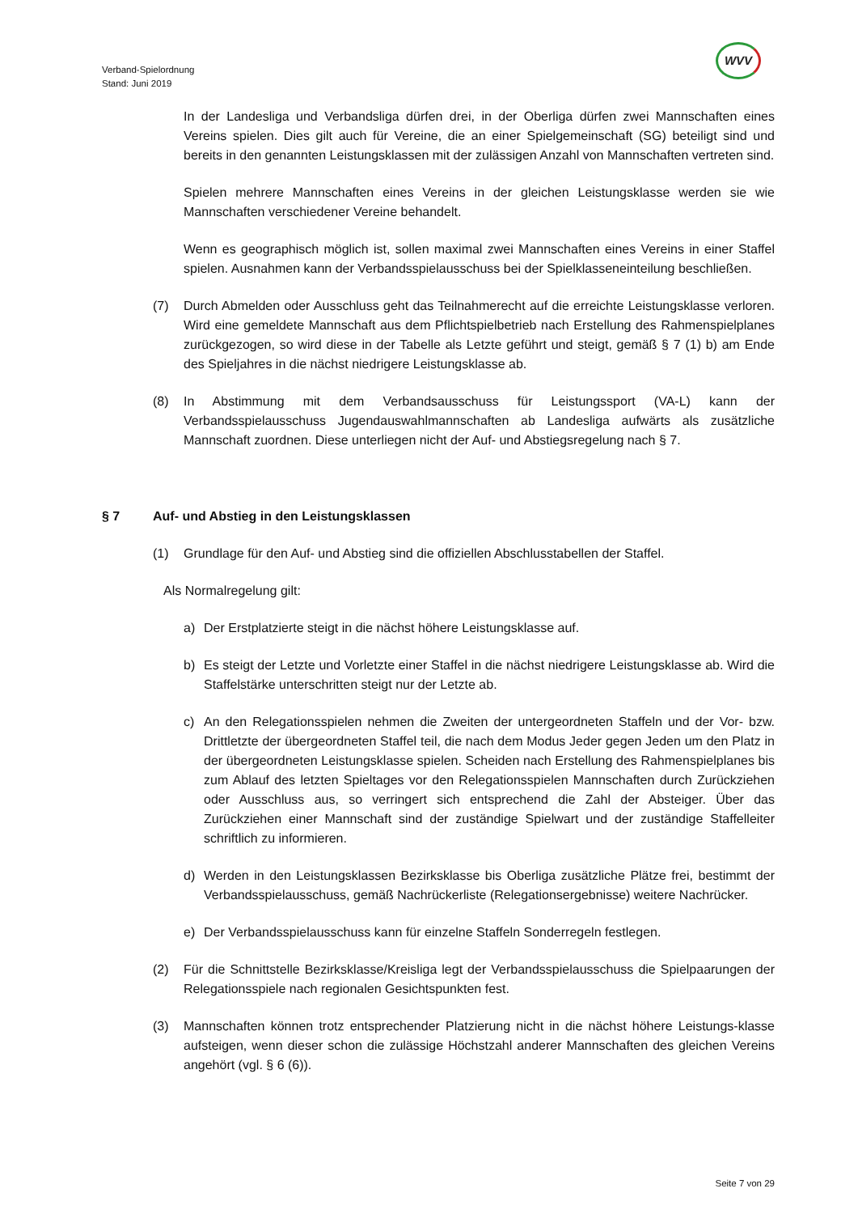WVV
Verband-Spielordnung
Stand: Juni 2019
In der Landesliga und Verbandsliga dürfen drei, in der Oberliga dürfen zwei Mannschaften eines Vereins spielen. Dies gilt auch für Vereine, die an einer Spielgemeinschaft (SG) beteiligt sind und bereits in den genannten Leistungsklassen mit der zulässigen Anzahl von Mannschaften vertreten sind.
Spielen mehrere Mannschaften eines Vereins in der gleichen Leistungsklasse werden sie wie Mannschaften verschiedener Vereine behandelt.
Wenn es geographisch möglich ist, sollen maximal zwei Mannschaften eines Vereins in einer Staffel spielen. Ausnahmen kann der Verbandsspielausschuss bei der Spielklasseneinteilung beschließen.
(7) Durch Abmelden oder Ausschluss geht das Teilnahmerecht auf die erreichte Leistungsklasse verloren. Wird eine gemeldete Mannschaft aus dem Pflichtspielbetrieb nach Erstellung des Rahmenspielplanes zurückgezogen, so wird diese in der Tabelle als Letzte geführt und steigt, gemäß § 7 (1) b) am Ende des Spieljahres in die nächst niedrigere Leistungsklasse ab.
(8) In Abstimmung mit dem Verbandsausschuss für Leistungssport (VA-L) kann der Verbandsspielausschuss Jugendauswahlmannschaften ab Landesliga aufwärts als zusätzliche Mannschaft zuordnen. Diese unterliegen nicht der Auf- und Abstiegsregelung nach § 7.
§ 7 Auf- und Abstieg in den Leistungsklassen
(1) Grundlage für den Auf- und Abstieg sind die offiziellen Abschlusstabellen der Staffel.
Als Normalregelung gilt:
a) Der Erstplatzierte steigt in die nächst höhere Leistungsklasse auf.
b) Es steigt der Letzte und Vorletzte einer Staffel in die nächst niedrigere Leistungsklasse ab. Wird die Staffelstärke unterschritten steigt nur der Letzte ab.
c) An den Relegationsspielen nehmen die Zweiten der untergeordneten Staffeln und der Vor- bzw. Drittletzte der übergeordneten Staffel teil, die nach dem Modus Jeder gegen Jeden um den Platz in der übergeordneten Leistungsklasse spielen. Scheiden nach Erstellung des Rahmenspielplanes bis zum Ablauf des letzten Spieltages vor den Relegationsspielen Mannschaften durch Zurückziehen oder Ausschluss aus, so verringert sich entsprechend die Zahl der Absteiger. Über das Zurückziehen einer Mannschaft sind der zuständige Spielwart und der zuständige Staffelleiter schriftlich zu informieren.
d) Werden in den Leistungsklassen Bezirksklasse bis Oberliga zusätzliche Plätze frei, bestimmt der Verbandsspielausschuss, gemäß Nachrückerliste (Relegationsergebnisse) weitere Nachrücker.
e) Der Verbandsspielausschuss kann für einzelne Staffeln Sonderregeln festlegen.
(2) Für die Schnittstelle Bezirksklasse/Kreisliga legt der Verbandsspielausschuss die Spielpaarungen der Relegationsspiele nach regionalen Gesichtspunkten fest.
(3) Mannschaften können trotz entsprechender Platzierung nicht in die nächst höhere Leistungs-klasse aufsteigen, wenn dieser schon die zulässige Höchstzahl anderer Mannschaften des gleichen Vereins angehört (vgl. § 6 (6)).
Seite 7 von 29